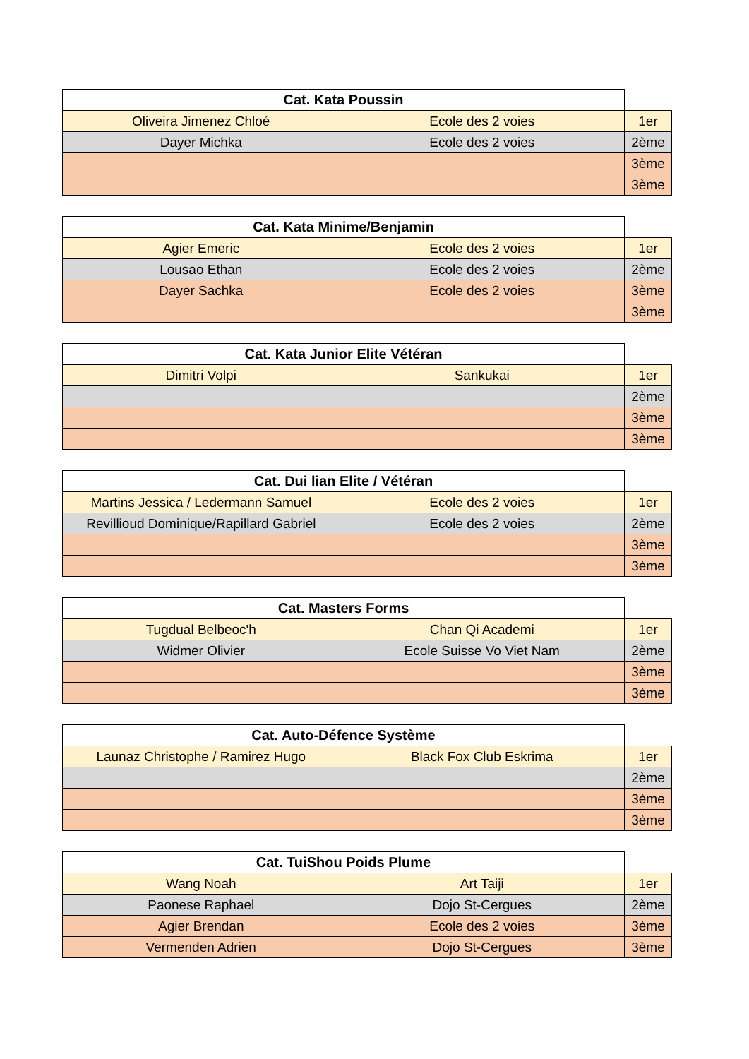| Cat. Kata Poussin | | |
| --- | --- | --- |
| Oliveira Jimenez Chloé | Ecole des 2 voies | 1er |
| Dayer Michka | Ecole des 2 voies | 2ème |
| | | 3ème |
| | | 3ème |
| Cat. Kata Minime/Benjamin | | |
| --- | --- | --- |
| Agier Emeric | Ecole des 2 voies | 1er |
| Lousao Ethan | Ecole des 2 voies | 2ème |
| Dayer Sachka | Ecole des 2 voies | 3ème |
| | | 3ème |
| Cat. Kata Junior Elite Vétéran | | |
| --- | --- | --- |
| Dimitri Volpi | Sankukai | 1er |
| | | 2ème |
| | | 3ème |
| | | 3ème |
| Cat. Dui lian Elite / Vétéran | | |
| --- | --- | --- |
| Martins Jessica / Ledermann Samuel | Ecole des 2 voies | 1er |
| Revillioud Dominique/Rapillard Gabriel | Ecole des 2 voies | 2ème |
| | | 3ème |
| | | 3ème |
| Cat. Masters Forms | | |
| --- | --- | --- |
| Tugdual Belbeoc'h | Chan Qi Academi | 1er |
| Widmer Olivier | Ecole Suisse Vo Viet Nam | 2ème |
| | | 3ème |
| | | 3ème |
| Cat. Auto-Défence Système | | |
| --- | --- | --- |
| Launaz Christophe / Ramirez Hugo | Black Fox Club Eskrima | 1er |
| | | 2ème |
| | | 3ème |
| | | 3ème |
| Cat. TuiShou Poids Plume | | |
| --- | --- | --- |
| Wang Noah | Art Taiji | 1er |
| Paonese Raphael | Dojo St-Cergues | 2ème |
| Agier Brendan | Ecole des 2 voies | 3ème |
| Vermenden Adrien | Dojo St-Cergues | 3ème |